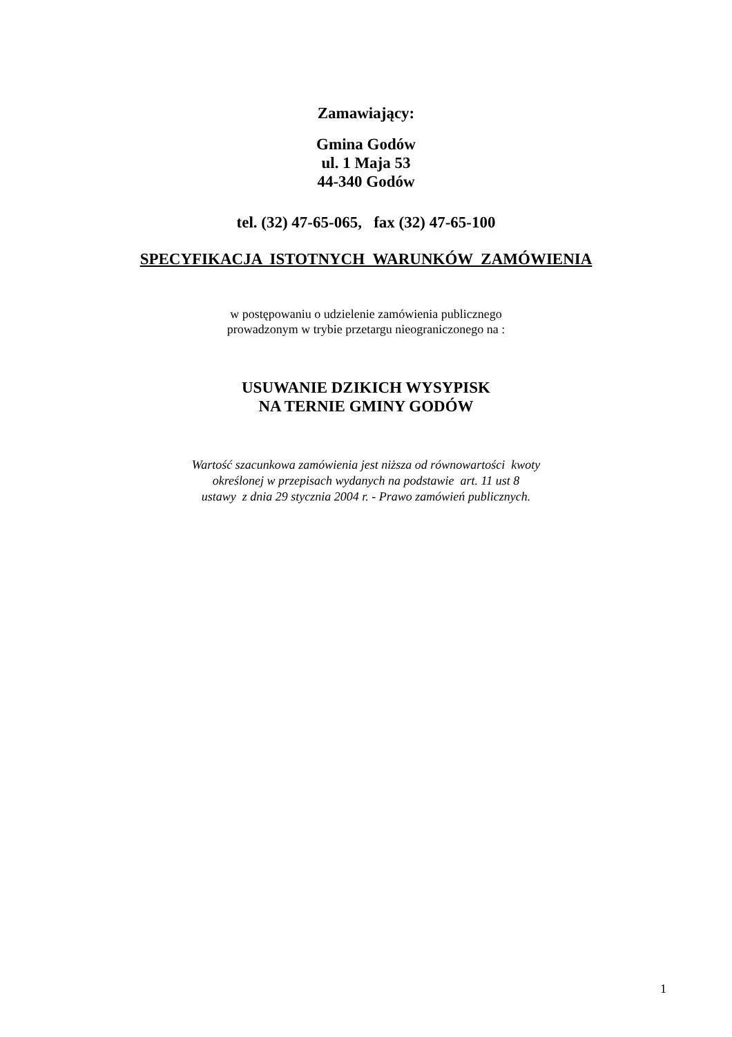Zamawiający:
Gmina Godów
ul. 1 Maja 53
44-340 Godów
tel. (32) 47-65-065, fax (32) 47-65-100
SPECYFIKACJA ISTOTNYCH WARUNKÓW ZAMÓWIENIA
w postępowaniu o udzielenie zamówienia publicznego
prowadzonym w trybie przetargu nieograniczonego na :
USUWANIE DZIKICH WYSYPISK
NA TERNIE GMINY GODÓW
Wartość szacunkowa zamówienia jest niższa od równowartości kwoty
określonej w przepisach wydanych na podstawie art. 11 ust 8
ustawy z dnia 29 stycznia 2004 r. - Prawo zamówień publicznych.
1